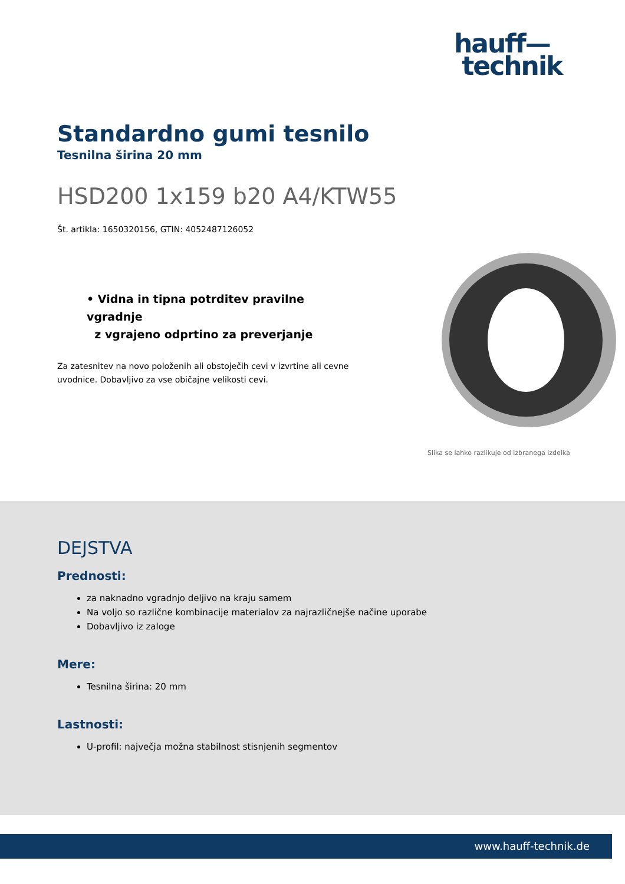hauff—
technik
Standardno gumi tesnilo
Tesnilna širina 20 mm
HSD200 1x159 b20 A4/KTW55
Št. artikla: 1650320156, GTIN: 4052487126052
• Vidna in tipna potrditev pravilne vgradnje
z vgrajeno odprtino za preverjanje
Za zatesnitev na novo položenih ali obstoječih cevi v izvrtine ali cevne uvodnice. Dobavljivo za vse običajne velikosti cevi.
Slika se lahko razlikuje od izbranega izdelka
DEJSTVA
Prednosti:
za naknadno vgradnjo deljivo na kraju samem
Na voljo so različne kombinacije materialov za najrazličnejše načine uporabe
Dobavljivo iz zaloge
Mere:
Tesnilna širina: 20 mm
Lastnosti:
U-profil: največja možna stabilnost stisnjenih segmentov
www.hauff-technik.de